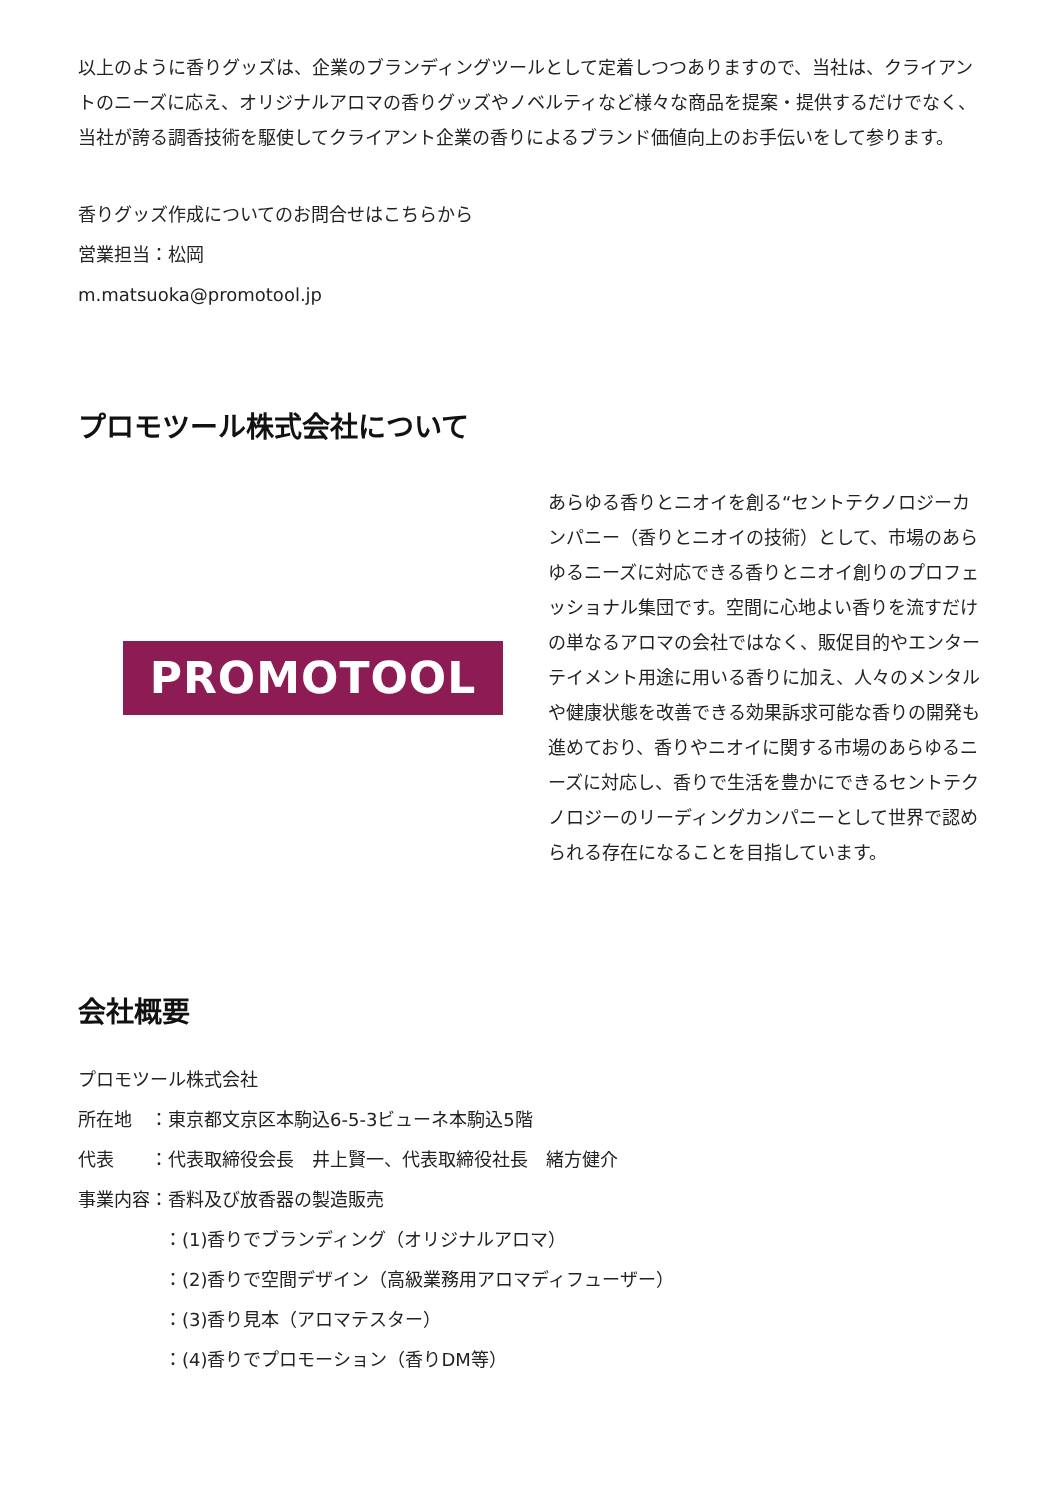以上のように香りグッズは、企業のブランディングツールとして定着しつつありますので、当社は、クライアントのニーズに応え、オリジナルアロマの香りグッズやノベルティなど様々な商品を提案・提供するだけでなく、当社が誇る調香技術を駆使してクライアント企業の香りによるブランド価値向上のお手伝いをして参ります。
香りグッズ作成についてのお問合せはこちらから
営業担当：松岡
m.matsuoka@promotool.jp
プロモツール株式会社について
PROMOTOOL
あらゆる香りとニオイを創る“セントテクノロジーカンパニー（香りとニオイの技術）として、市場のあらゆるニーズに対応できる香りとニオイ創りのプロフェッショナル集団です。空間に心地よい香りを流すだけの単なるアロマの会社ではなく、販促目的やエンターテイメント用途に用いる香りに加え、人々のメンタルや健康状態を改善できる効果訴求可能な香りの開発も進めており、香りやニオイに関する市場のあらゆるニーズに対応し、香りで生活を豊かにできるセントテクノロジーのリーディングカンパニーとして世界で認められる存在になることを目指しています。
会社概要
プロモツール株式会社
所在地　：東京都文京区本駒込6-5-3ビューネ本駒込5階
代表　　：代表取締役会長　井上賢一、代表取締役社長　緒方健介
事業内容：香料及び放香器の製造販売
：(1)香りでブランディング（オリジナルアロマ）
：(2)香りで空間デザイン（高級業務用アロマディフューザー）
：(3)香り見本（アロマテスター）
：(4)香りでプロモーション（香りDM等）